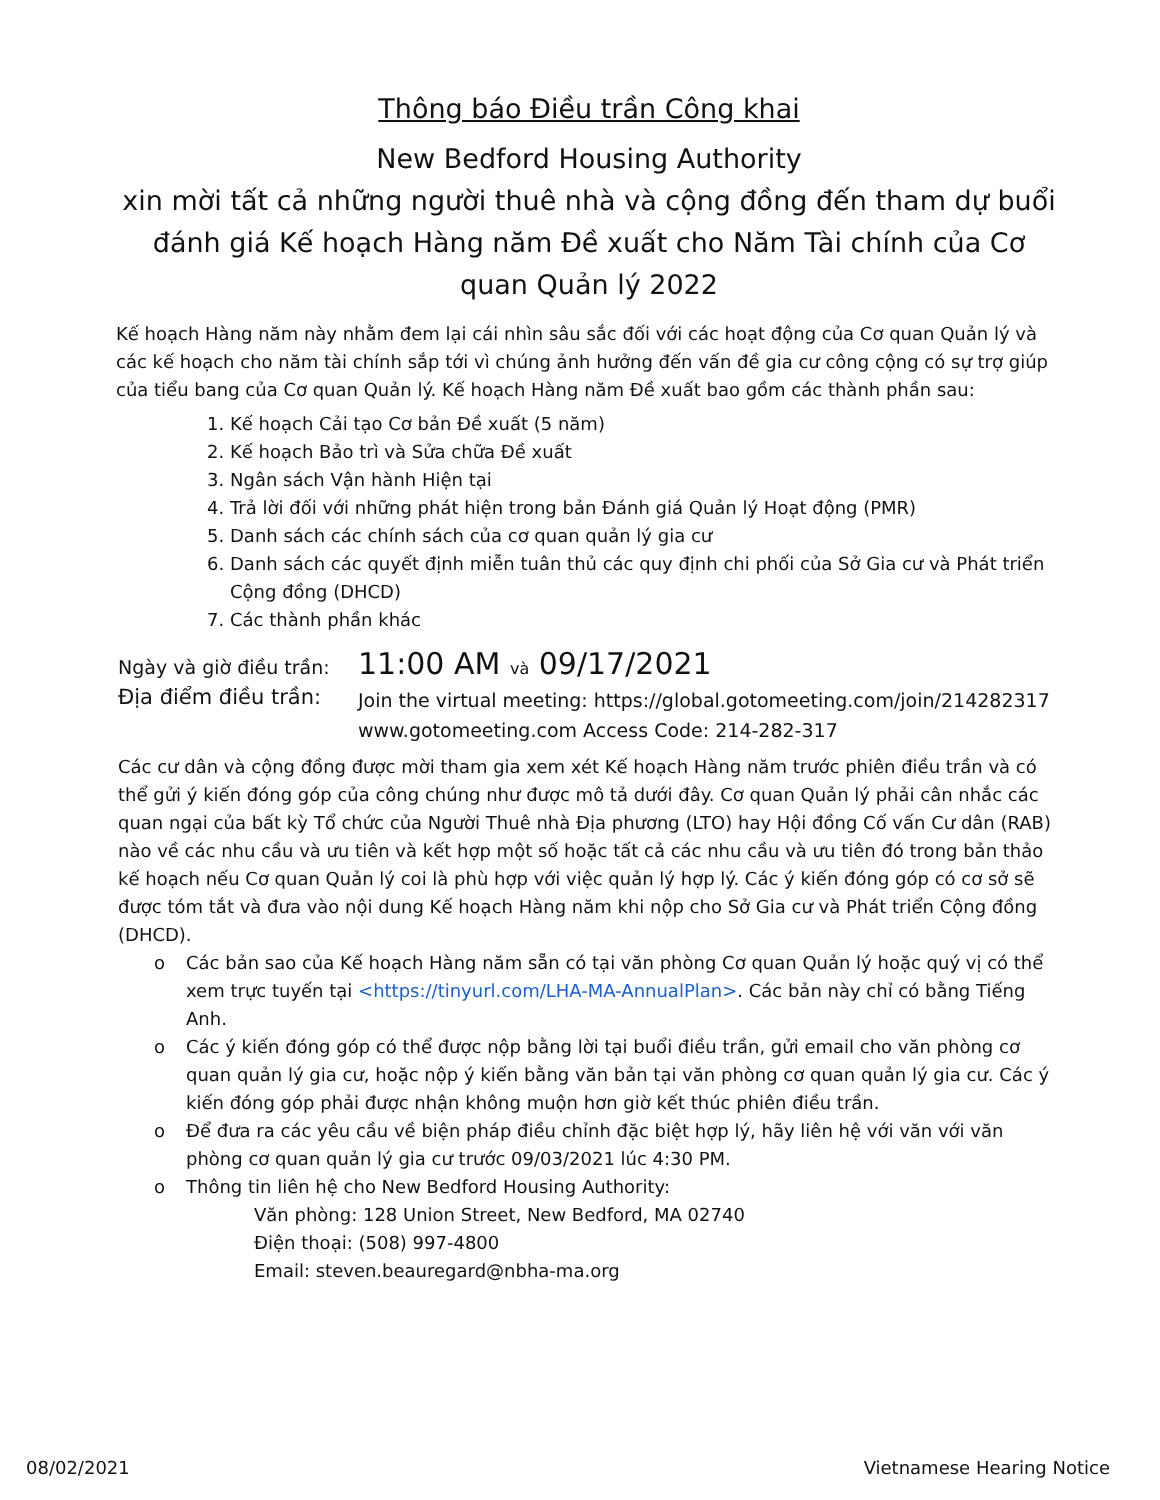Thông báo Điều trần Công khai
New Bedford Housing Authority
xin mời tất cả những người thuê nhà và cộng đồng đến tham dự buổi đánh giá Kế hoạch Hàng năm Đề xuất cho Năm Tài chính của Cơ quan Quản lý 2022
Kế hoạch Hàng năm này nhằm đem lại cái nhìn sâu sắc đối với các hoạt động của Cơ quan Quản lý và các kế hoạch cho năm tài chính sắp tới vì chúng ảnh hưởng đến vấn đề gia cư công cộng có sự trợ giúp của tiểu bang của Cơ quan Quản lý. Kế hoạch Hàng năm Đề xuất bao gồm các thành phần sau:
1. Kế hoạch Cải tạo Cơ bản Đề xuất (5 năm)
2. Kế hoạch Bảo trì và Sửa chữa Đề xuất
3. Ngân sách Vận hành Hiện tại
4. Trả lời đối với những phát hiện trong bản Đánh giá Quản lý Hoạt động (PMR)
5. Danh sách các chính sách của cơ quan quản lý gia cư
6. Danh sách các quyết định miễn tuân thủ các quy định chi phối của Sở Gia cư và Phát triển Cộng đồng (DHCD)
7. Các thành phần khác
Ngày và giờ điều trần: 11:00 AM và 09/17/2021
Địa điểm điều trần: Join the virtual meeting: https://global.gotomeeting.com/join/214282317
www.gotomeeting.com Access Code: 214-282-317
Các cư dân và cộng đồng được mời tham gia xem xét Kế hoạch Hàng năm trước phiên điều trần và có thể gửi ý kiến đóng góp của công chúng như được mô tả dưới đây. Cơ quan Quản lý phải cân nhắc các quan ngại của bất kỳ Tổ chức của Người Thuê nhà Địa phương (LTO) hay Hội đồng Cố vấn Cư dân (RAB) nào về các nhu cầu và ưu tiên và kết hợp một số hoặc tất cả các nhu cầu và ưu tiên đó trong bản thảo kế hoạch nếu Cơ quan Quản lý coi là phù hợp với việc quản lý hợp lý. Các ý kiến đóng góp có cơ sở sẽ được tóm tắt và đưa vào nội dung Kế hoạch Hàng năm khi nộp cho Sở Gia cư và Phát triển Cộng đồng (DHCD).
o Các bản sao của Kế hoạch Hàng năm sẵn có tại văn phòng Cơ quan Quản lý hoặc quý vị có thể xem trực tuyến tại <https://tinyurl.com/LHA-MA-AnnualPlan>. Các bản này chỉ có bằng Tiếng Anh.
o Các ý kiến đóng góp có thể được nộp bằng lời tại buổi điều trần, gửi email cho văn phòng cơ quan quản lý gia cư, hoặc nộp ý kiến bằng văn bản tại văn phòng cơ quan quản lý gia cư. Các ý kiến đóng góp phải được nhận không muộn hơn giờ kết thúc phiên điều trần.
o Để đưa ra các yêu cầu về biện pháp điều chỉnh đặc biệt hợp lý, hãy liên hệ với văn với văn phòng cơ quan quản lý gia cư trước 09/03/2021 lúc 4:30 PM.
o Thông tin liên hệ cho New Bedford Housing Authority:
Văn phòng: 128 Union Street, New Bedford, MA 02740
Điện thoại: (508) 997-4800
Email: steven.beauregard@nbha-ma.org
08/02/2021 Vietnamese Hearing Notice